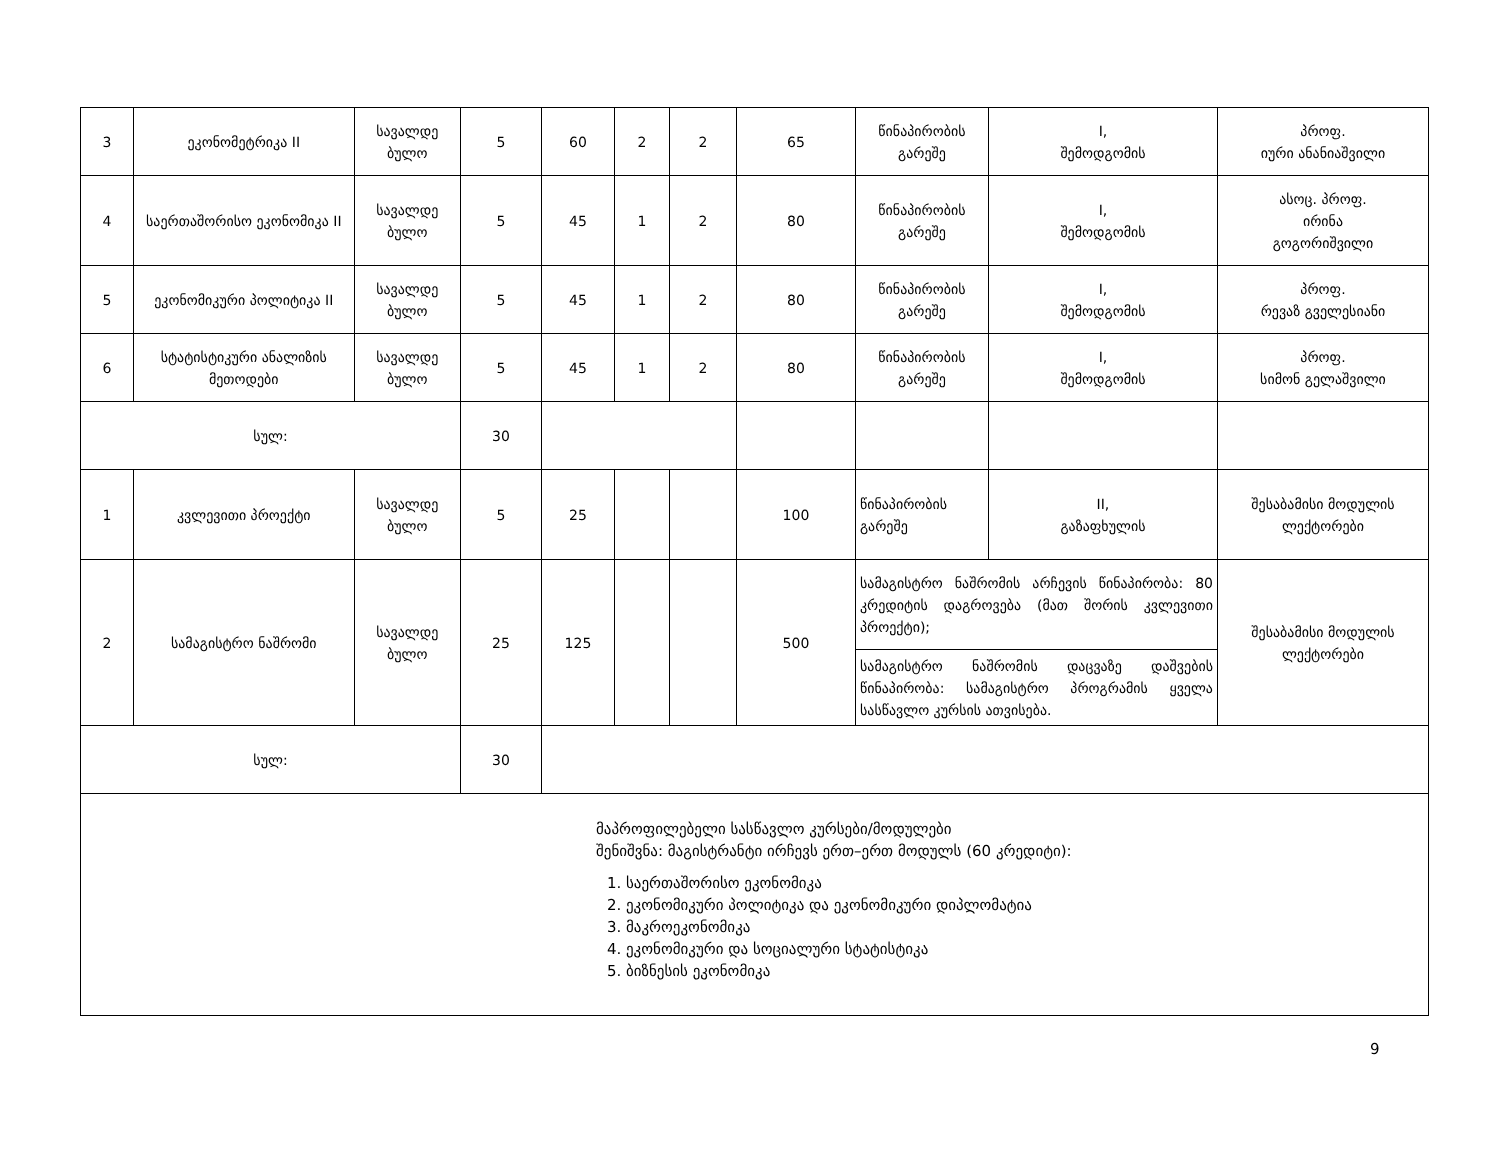| 3 | ეკონომეტრიკა II | სავალდე ბულო | | 5 | 60 | 2 | 2 | 65 | წინაპირობის გარეშე | I, შემოდგომის | პროფ. იური ანანიაშვილი |
| 4 | საერთაშორისო ეკონომიკა II | სავალდე ბულო | | 5 | 45 | 1 | 2 | 80 | წინაპირობის გარეშე | I, შემოდგომის | ასოც. პროფ. ირინა გოგორიშვილი |
| 5 | ეკონომიკური პოლიტიკა II | სავალდე ბულო | | 5 | 45 | 1 | 2 | 80 | წინაპირობის გარეშე | I, შემოდგომის | პროფ. რევაზ გველესიანი |
| 6 | სტატისტიკური ანალიზის მეთოდები | სავალდე ბულო | | 5 | 45 | 1 | 2 | 80 | წინაპირობის გარეშე | I, შემოდგომის | პროფ. სიმონ გელაშვილი |
| სულ: | | | | 30 | | | | | | | |
| 1 | კვლევითი პროექტი | | სავალდე ბულო | 5 | 25 | | | 100 | წინაპირობის გარეშე | II, გაზაფხულის | შესაბამისი მოდულის ლექტორები |
| 2 | სამაგისტრო ნაშრომი | | სავალდე ბულო | 25 | 125 | | | 500 | სამაგისტრო ნაშრომის არჩევის წინაპირობა: 80 კრედიტის დაგროვება (მათ შორის კვლევითი პროექტი); | | შესაბამისი მოდულის ლექტორები |
| | | | | | | | | | სამაგისტრო ნაშრომის დაცვაზე დაშვების წინაპირობა: სამაგისტრო პროგრამის ყველა სასწავლო კურსის ათვისება. | | |
| სულ: | | | | 30 | | | | | | | |
| მაპროფილებელი სასწავლო კურსები/მოდულები შენიშვნა: მაგისტრანტი ირჩევს ერთ–ერთ მოდულს (60 კრედიტი): 1. საერთაშორისო ეკონომიკა 2. ეკონომიკური პოლიტიკა და ეკონომიკური დიპლომატია 3. მაკროეკონომიკა 4. ეკონომიკური და სოციალური სტატისტიკა 5. ბიზნესის ეკონომიკა | | | | | | | | | | | |
9